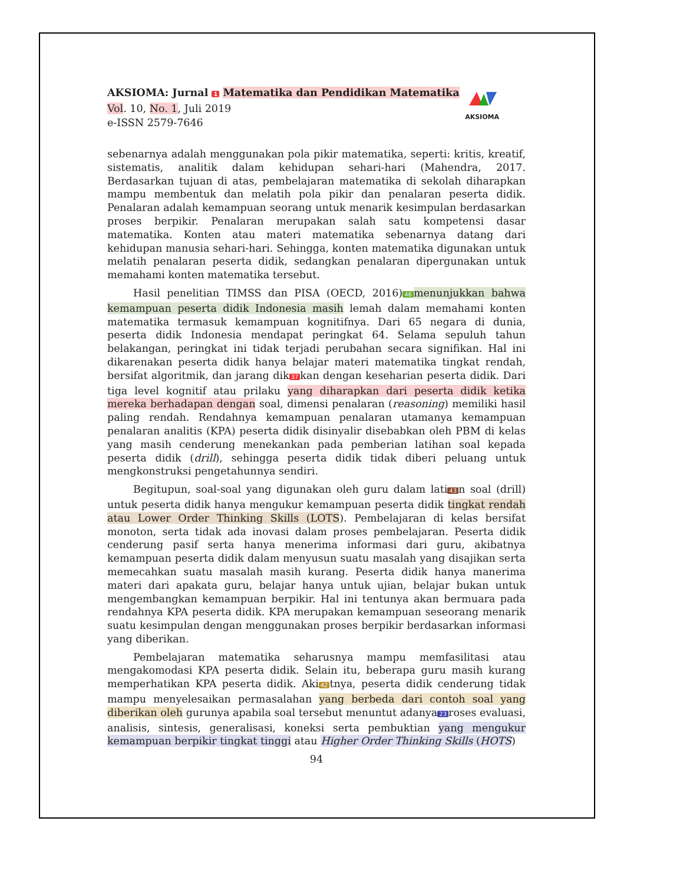AKSIOMA: Jurnal 1 Matematika dan Pendidikan Matematika
Vol. 10, No. 1, Juli 2019
e-ISSN 2579-7646
AKSIOMA
sebenarnya adalah menggunakan pola pikir matematika, seperti: kritis, kreatif, sistematis, analitik dalam kehidupan sehari-hari (Mahendra, 2017. Berdasarkan tujuan di atas, pembelajaran matematika di sekolah diharapkan mampu membentuk dan melatih pola pikir dan penalaran peserta didik. Penalaran adalah kemampuan seorang untuk menarik kesimpulan berdasarkan proses berpikir. Penalaran merupakan salah satu kompetensi dasar matematika. Konten atau materi matematika sebenarnya datang dari kehidupan manusia sehari-hari. Sehingga, konten matematika digunakan untuk melatih penalaran peserta didik, sedangkan penalaran dipergunakan untuk memahami konten matematika tersebut.
Hasil penelitian TIMSS dan PISA (OECD, 2016) 46 menunjukkan bahwa kemampuan peserta didik Indonesia masih lemah dalam memahami konten matematika termasuk kemampuan kognitifnya. Dari 65 negara di dunia, peserta didik Indonesia mendapat peringkat 64. Selama sepuluh tahun belakangan, peringkat ini tidak terjadi perubahan secara signifikan. Hal ini dikarenakan peserta didik hanya belajar materi matematika tingkat rendah, bersifat algoritmik, dan jarang dik 37 kan dengan keseharian peserta didik. Dari tiga level kognitif atau prilaku yang diharapkan dari peserta didik ketika mereka berhadapan dengan soal, dimensi penalaran (reasoning) memiliki hasil paling rendah. Rendahnya kemampuan penalaran utamanya kemampuan penalaran analitis (KPA) peserta didik disinyalir disebabkan oleh PBM di kelas yang masih cenderung menekankan pada pemberian latihan soal kepada peserta didik (drill), sehingga peserta didik tidak diberi peluang untuk mengkonstruksi pengetahunnya sendiri.
Begitupun, soal-soal yang digunakan oleh guru dalam lati 43 n soal (drill) untuk peserta didik hanya mengukur kemampuan peserta didik tingkat rendah atau Lower Order Thinking Skills (LOTS). Pembelajaran di kelas bersifat monoton, serta tidak ada inovasi dalam proses pembelajaran. Peserta didik cenderung pasif serta hanya menerima informasi dari guru, akibatnya kemampuan peserta didik dalam menyusun suatu masalah yang disajikan serta memecahkan suatu masalah masih kurang. Peserta didik hanya manerima materi dari apakata guru, belajar hanya untuk ujian, belajar bukan untuk mengembangkan kemampuan berpikir. Hal ini tentunya akan bermuara pada rendahnya KPA peserta didik. KPA merupakan kemampuan seseorang menarik suatu kesimpulan dengan menggunakan proses berpikir berdasarkan informasi yang diberikan.
Pembelajaran matematika seharusnya mampu memfasilitasi atau mengakomodasi KPA peserta didik. Selain itu, beberapa guru masih kurang memperhatikan KPA peserta didik. Aki 42 tnya, peserta didik cenderung tidak mampu menyelesaikan permasalahan yang berbeda dari contoh soal yang diberikan oleh gurunya apabila soal tersebut menuntut adanya 23 roses evaluasi, analisis, sintesis, generalisasi, koneksi serta pembuktian yang mengukur kemampuan berpikir tingkat tinggi atau Higher Order Thinking Skills (HOTS)
94